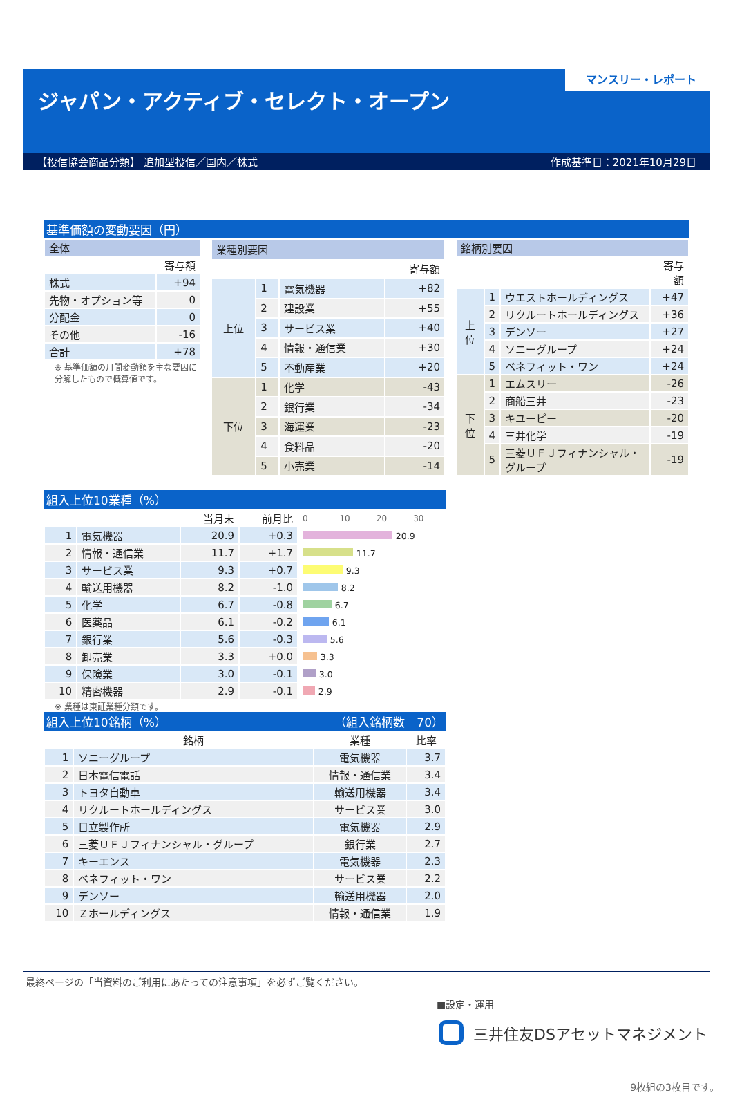マンスリー・レポート
ジャパン・アクティブ・セレクト・オープン
【投信協会商品分類】 追加型投信／国内／株式 作成基準日：2021年10月29日
基準価額の変動要因（円）
| 全体 | |
| --- | --- |
| | 寄与額 |
| 株式 | +94 |
| 先物・オプション等 | 0 |
| 分配金 | 0 |
| その他 | -16 |
| 合計 | +78 |
※ 基準価額の月間変動額を主な要因に分解したもので概算値です。
| 業種別要因 | | | |
| --- | --- | --- | --- |
| | | | 寄与額 |
| 上位 | 1 | 電気機器 | +82 |
| | 2 | 建設業 | +55 |
| | 3 | サービス業 | +40 |
| | 4 | 情報・通信業 | +30 |
| | 5 | 不動産業 | +20 |
| 下位 | 1 | 化学 | -43 |
| | 2 | 銀行業 | -34 |
| | 3 | 海運業 | -23 |
| | 4 | 食料品 | -20 |
| | 5 | 小売業 | -14 |
| 銘柄別要因 | | | |
| --- | --- | --- | --- |
| | | | 寄与額 |
| 上位 | 1 | ウエストホールディングス | +47 |
| | 2 | リクルートホールディングス | +36 |
| | 3 | デンソー | +27 |
| | 4 | ソニーグループ | +24 |
| | 5 | ベネフィット・ワン | +24 |
| 下位 | 1 | エムスリー | -26 |
| | 2 | 商船三井 | -23 |
| | 3 | キユーピー | -20 |
| | 4 | 三井化学 | -19 |
| | 5 | 三菱ＵＦＪフィナンシャル・グループ | -19 |
組入上位10業種（%）
| | | 当月末 | 前月比 | 0 10 20 30 |
| 1 | 電気機器 | 20.9 | +0.3 | 20.9 |
| 2 | 情報・通信業 | 11.7 | +1.7 | 11.7 |
| 3 | サービス業 | 9.3 | +0.7 | 9.3 |
| 4 | 輸送用機器 | 8.2 | -1.0 | 8.2 |
| 5 | 化学 | 6.7 | -0.8 | 6.7 |
| 6 | 医薬品 | 6.1 | -0.2 | 6.1 |
| 7 | 銀行業 | 5.6 | -0.3 | 5.6 |
| 8 | 卸売業 | 3.3 | +0.0 | 3.3 |
| 9 | 保険業 | 3.0 | -0.1 | 3.0 |
| 10 | 精密機器 | 2.9 | -0.1 | 2.9 |
※ 業種は東証業種分類です。
組入上位10銘柄（%） （組入銘柄数　70）
| | 銘柄 | 業種 | 比率 |
| 1 | ソニーグループ | 電気機器 | 3.7 |
| 2 | 日本電信電話 | 情報・通信業 | 3.4 |
| 3 | トヨタ自動車 | 輸送用機器 | 3.4 |
| 4 | リクルートホールディングス | サービス業 | 3.0 |
| 5 | 日立製作所 | 電気機器 | 2.9 |
| 6 | 三菱ＵＦＪフィナンシャル・グループ | 銀行業 | 2.7 |
| 7 | キーエンス | 電気機器 | 2.3 |
| 8 | ベネフィット・ワン | サービス業 | 2.2 |
| 9 | デンソー | 輸送用機器 | 2.0 |
| 10 | Ｚホールディングス | 情報・通信業 | 1.9 |
最終ページの「当資料のご利用にあたっての注意事項」を必ずご覧ください。
■設定・運用
三井住友DSアセットマネジメント
9枚組の3枚目です。